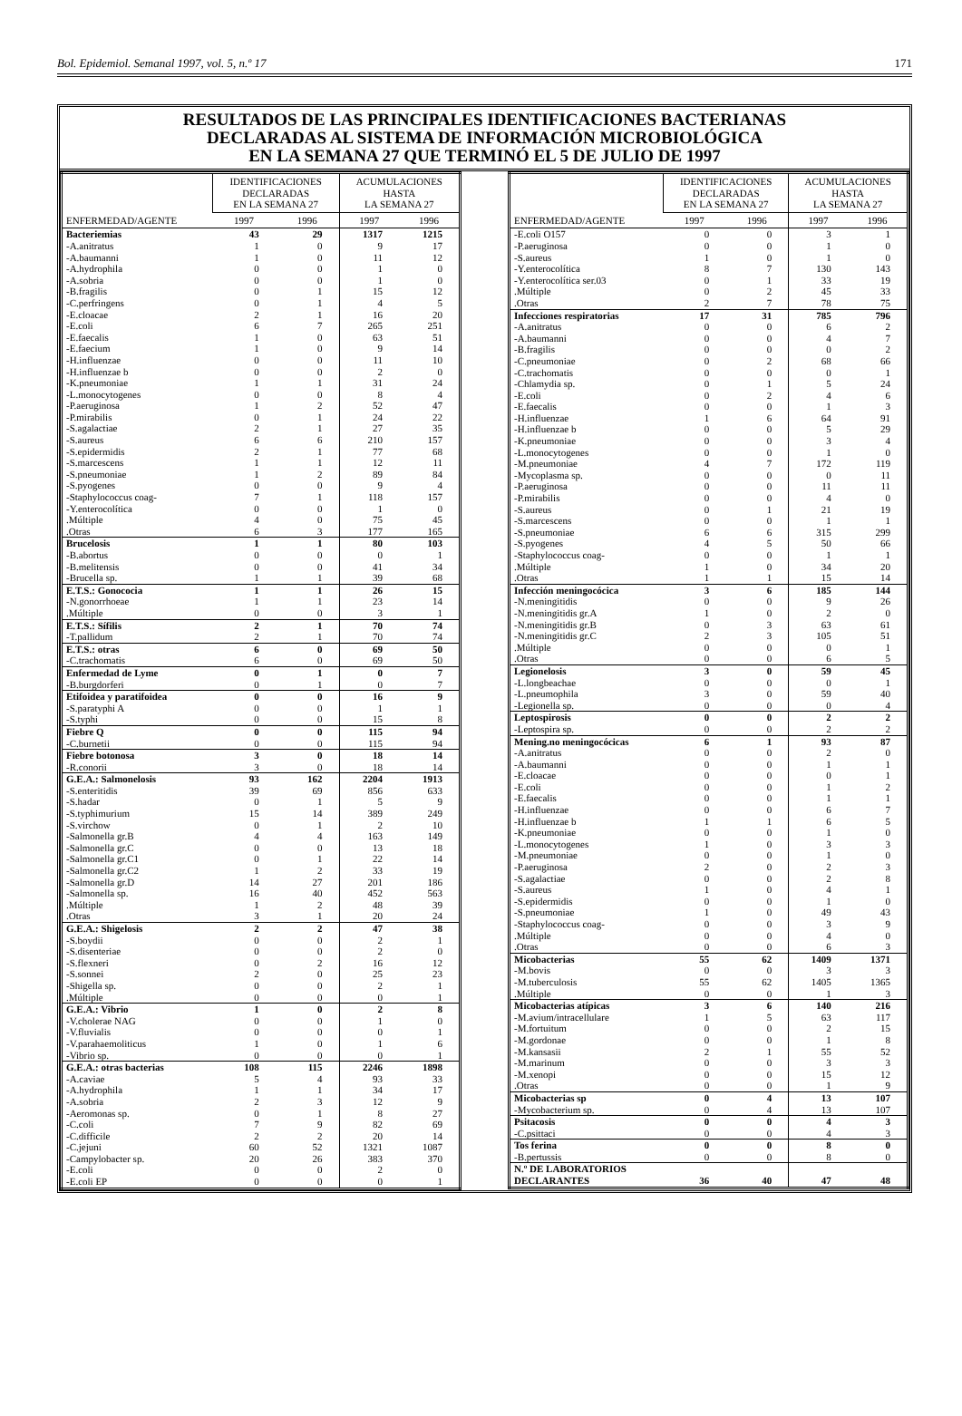Bol. Epidemiol. Semanal 1997, vol. 5, n.º 17 171
RESULTADOS DE LAS PRINCIPALES IDENTIFICACIONES BACTERIANAS
DECLARADAS AL SISTEMA DE INFORMACIÓN MICROBIOLÓGICA
EN LA SEMANA 27 QUE TERMINÓ EL 5 DE JULIO DE 1997
| | IDENTIFICACIONES DECLARADAS EN LA SEMANA 27 | | ACUMULACIONES HASTA LA SEMANA 27 | |
| --- | --- | --- | --- | --- |
| ENFERMEDAD/AGENTE | 1997 | 1996 | 1997 | 1996 |
| Bacteriemias | 43 | 29 | 1317 | 1215 |
| -A.anitratus | 1 | 0 | 9 | 17 |
| -A.baumanni | 1 | 0 | 11 | 12 |
| -A.hydrophila | 0 | 0 | 1 | 0 |
| -A.sobria | 0 | 0 | 1 | 0 |
| -B.fragilis | 0 | 1 | 15 | 12 |
| -C.perfringens | 0 | 1 | 4 | 5 |
| -E.cloacae | 2 | 1 | 16 | 20 |
| -E.coli | 6 | 7 | 265 | 251 |
| -E.faecalis | 1 | 0 | 63 | 51 |
| -E.faecium | 1 | 0 | 9 | 14 |
| -H.influenzae | 0 | 0 | 11 | 10 |
| -H.influenzae b | 0 | 0 | 2 | 0 |
| -K.pneumoniae | 1 | 1 | 31 | 24 |
| -L.monocytogenes | 0 | 0 | 8 | 4 |
| -P.aeruginosa | 1 | 2 | 52 | 47 |
| -P.mirabilis | 0 | 1 | 24 | 22 |
| -S.agalactiae | 2 | 1 | 27 | 35 |
| -S.aureus | 6 | 6 | 210 | 157 |
| -S.epidermidis | 2 | 1 | 77 | 68 |
| -S.marcescens | 1 | 1 | 12 | 11 |
| -S.pneumoniae | 1 | 2 | 89 | 84 |
| -S.pyogenes | 0 | 0 | 9 | 4 |
| -Staphylococcus coag- | 7 | 1 | 118 | 157 |
| -Y.enterocolítica | 0 | 0 | 1 | 0 |
| .Múltiple | 4 | 0 | 75 | 45 |
| .Otras | 6 | 3 | 177 | 165 |
| Brucelosis | 1 | 1 | 80 | 103 |
| -B.abortus | 0 | 0 | 0 | 1 |
| -B.melitensis | 0 | 0 | 41 | 34 |
| -Brucella sp. | 1 | 1 | 39 | 68 |
| E.T.S.: Gonococia | 1 | 1 | 26 | 15 |
| -N.gonorrhoeae | 1 | 1 | 23 | 14 |
| .Múltiple | 0 | 0 | 3 | 1 |
| E.T.S.: Sífilis | 2 | 1 | 70 | 74 |
| -T.pallidum | 2 | 1 | 70 | 74 |
| E.T.S.: otras | 6 | 0 | 69 | 50 |
| -C.trachomatis | 6 | 0 | 69 | 50 |
| Enfermedad de Lyme | 0 | 1 | 0 | 7 |
| -B.burgdorferi | 0 | 1 | 0 | 7 |
| Etifoidea y paratifoidea | 0 | 0 | 16 | 9 |
| -S.paratyphi A | 0 | 0 | 1 | 1 |
| -S.typhi | 0 | 0 | 15 | 8 |
| Fiebre Q | 0 | 0 | 115 | 94 |
| -C.burnetii | 0 | 0 | 115 | 94 |
| Fiebre botonosa | 3 | 0 | 18 | 14 |
| -R.conorii | 3 | 0 | 18 | 14 |
| G.E.A.: Salmonelosis | 93 | 162 | 2204 | 1913 |
| -S.enteritidis | 39 | 69 | 856 | 633 |
| -S.hadar | 0 | 1 | 5 | 9 |
| -S.typhimurium | 15 | 14 | 389 | 249 |
| -S.virchow | 0 | 1 | 2 | 10 |
| -Salmonella gr.B | 4 | 4 | 163 | 149 |
| -Salmonella gr.C | 0 | 0 | 13 | 18 |
| -Salmonella gr.C1 | 0 | 1 | 22 | 14 |
| -Salmonella gr.C2 | 1 | 2 | 33 | 19 |
| -Salmonella gr.D | 14 | 27 | 201 | 186 |
| -Salmonella sp. | 16 | 40 | 452 | 563 |
| .Múltiple | 1 | 2 | 48 | 39 |
| .Otras | 3 | 1 | 20 | 24 |
| G.E.A.: Shigelosis | 2 | 2 | 47 | 38 |
| -S.boydii | 0 | 0 | 2 | 1 |
| -S.disenteriae | 0 | 0 | 2 | 0 |
| -S.flexneri | 0 | 2 | 16 | 12 |
| -S.sonnei | 2 | 0 | 25 | 23 |
| -Shigella sp. | 0 | 0 | 2 | 1 |
| .Múltiple | 0 | 0 | 0 | 1 |
| G.E.A.: Vibrio | 1 | 0 | 2 | 8 |
| -V.cholerae NAG | 0 | 0 | 1 | 0 |
| -V.fluvialis | 0 | 0 | 0 | 1 |
| -V.parahaemoliticus | 1 | 0 | 1 | 6 |
| -Vibrio sp. | 0 | 0 | 0 | 1 |
| G.E.A.: otras bacterias | 108 | 115 | 2246 | 1898 |
| -A.caviae | 5 | 4 | 93 | 33 |
| -A.hydrophila | 1 | 1 | 34 | 17 |
| -A.sobria | 2 | 3 | 12 | 9 |
| -Aeromonas sp. | 0 | 1 | 8 | 27 |
| -C.coli | 7 | 9 | 82 | 69 |
| -C.difficile | 2 | 2 | 20 | 14 |
| -C.jejuni | 60 | 52 | 1321 | 1087 |
| -Campylobacter sp. | 20 | 26 | 383 | 370 |
| -E.coli | 0 | 0 | 2 | 0 |
| -E.coli EP | 0 | 0 | 0 | 1 |
| | IDENTIFICACIONES DECLARADAS EN LA SEMANA 27 | | ACUMULACIONES HASTA LA SEMANA 27 | |
| --- | --- | --- | --- | --- |
| ENFERMEDAD/AGENTE | 1997 | 1996 | 1997 | 1996 |
| -E.coli O157 | 0 | 0 | 3 | 1 |
| -P.aeruginosa | 0 | 0 | 1 | 0 |
| -S.aureus | 1 | 0 | 1 | 0 |
| -Y.enterocolítica | 8 | 7 | 130 | 143 |
| -Y.enterocolítica ser.03 | 0 | 1 | 33 | 19 |
| .Múltiple | 0 | 2 | 45 | 33 |
| .Otras | 2 | 7 | 78 | 75 |
| Infecciones respiratorias | 17 | 31 | 785 | 796 |
| -A.anitratus | 0 | 0 | 6 | 2 |
| -A.baumanni | 0 | 0 | 4 | 7 |
| -B.fragilis | 0 | 0 | 0 | 2 |
| -C.pneumoniae | 0 | 2 | 68 | 66 |
| -C.trachomatis | 0 | 0 | 0 | 1 |
| -Chlamydia sp. | 0 | 1 | 5 | 24 |
| -E.coli | 0 | 2 | 4 | 6 |
| -E.faecalis | 0 | 0 | 1 | 3 |
| -H.influenzae | 1 | 6 | 64 | 91 |
| -H.influenzae b | 0 | 0 | 5 | 29 |
| -K.pneumoniae | 0 | 0 | 3 | 4 |
| -L.monocytogenes | 0 | 0 | 1 | 0 |
| -M.pneumoniae | 4 | 7 | 172 | 119 |
| -Mycoplasma sp. | 0 | 0 | 0 | 11 |
| -P.aeruginosa | 0 | 0 | 11 | 11 |
| -P.mirabilis | 0 | 0 | 4 | 0 |
| -S.aureus | 0 | 1 | 21 | 19 |
| -S.marcescens | 0 | 0 | 1 | 1 |
| -S.pneumoniae | 6 | 6 | 315 | 299 |
| -S.pyogenes | 4 | 5 | 50 | 66 |
| -Staphylococcus coag- | 0 | 0 | 1 | 1 |
| .Múltiple | 1 | 0 | 34 | 20 |
| .Otras | 1 | 1 | 15 | 14 |
| Infección meningocócica | 3 | 6 | 185 | 144 |
| -N.meningitidis | 0 | 0 | 9 | 26 |
| -N.meningitidis gr.A | 1 | 0 | 2 | 0 |
| -N.meningitidis gr.B | 0 | 3 | 63 | 61 |
| -N.meningitidis gr.C | 2 | 3 | 105 | 51 |
| .Múltiple | 0 | 0 | 0 | 1 |
| .Otras | 0 | 0 | 6 | 5 |
| Legionelosis | 3 | 0 | 59 | 45 |
| -L.longbeachae | 0 | 0 | 0 | 1 |
| -L.pneumophila | 3 | 0 | 59 | 40 |
| -Legionella sp. | 0 | 0 | 0 | 4 |
| Leptospirosis | 0 | 0 | 2 | 2 |
| -Leptospira sp. | 0 | 0 | 2 | 2 |
| Mening.no meningocócicas | 6 | 1 | 93 | 87 |
| -A.anitratus | 0 | 0 | 2 | 0 |
| -A.baumanni | 0 | 0 | 1 | 1 |
| -E.cloacae | 0 | 0 | 0 | 1 |
| -E.coli | 0 | 0 | 1 | 2 |
| -E.faecalis | 0 | 0 | 1 | 1 |
| -H.influenzae | 0 | 0 | 6 | 7 |
| -H.influenzae b | 1 | 1 | 6 | 5 |
| -K.pneumoniae | 0 | 0 | 1 | 0 |
| -L.monocytogenes | 1 | 0 | 3 | 3 |
| -M.pneumoniae | 0 | 0 | 1 | 0 |
| -P.aeruginosa | 2 | 0 | 2 | 3 |
| -S.agalactiae | 0 | 0 | 2 | 8 |
| -S.aureus | 1 | 0 | 4 | 1 |
| -S.epidermidis | 0 | 0 | 1 | 0 |
| -S.pneumoniae | 1 | 0 | 49 | 43 |
| -Staphylococcus coag- | 0 | 0 | 3 | 9 |
| .Múltiple | 0 | 0 | 4 | 0 |
| .Otras | 0 | 0 | 6 | 3 |
| Micobacterias | 55 | 62 | 1409 | 1371 |
| -M.bovis | 0 | 0 | 3 | 3 |
| -M.tuberculosis | 55 | 62 | 1405 | 1365 |
| .Múltiple | 0 | 0 | 1 | 3 |
| Micobacterias atípicas | 3 | 6 | 140 | 216 |
| -M.avium/intracellulare | 1 | 5 | 63 | 117 |
| -M.fortuitum | 0 | 0 | 2 | 15 |
| -M.gordonae | 0 | 0 | 1 | 8 |
| -M.kansasii | 2 | 1 | 55 | 52 |
| -M.marinum | 0 | 0 | 3 | 3 |
| -M.xenopi | 0 | 0 | 15 | 12 |
| .Otras | 0 | 0 | 1 | 9 |
| Micobacterias sp | 0 | 4 | 13 | 107 |
| -Mycobacterium sp. | 0 | 4 | 13 | 107 |
| Psitacosis | 0 | 0 | 4 | 3 |
| -C.psittaci | 0 | 0 | 4 | 3 |
| Tos ferina | 0 | 0 | 8 | 0 |
| -B.pertussis | 0 | 0 | 8 | 0 |
| N.º DE LABORATORIOS DECLARANTES | 36 | 40 | 47 | 48 |